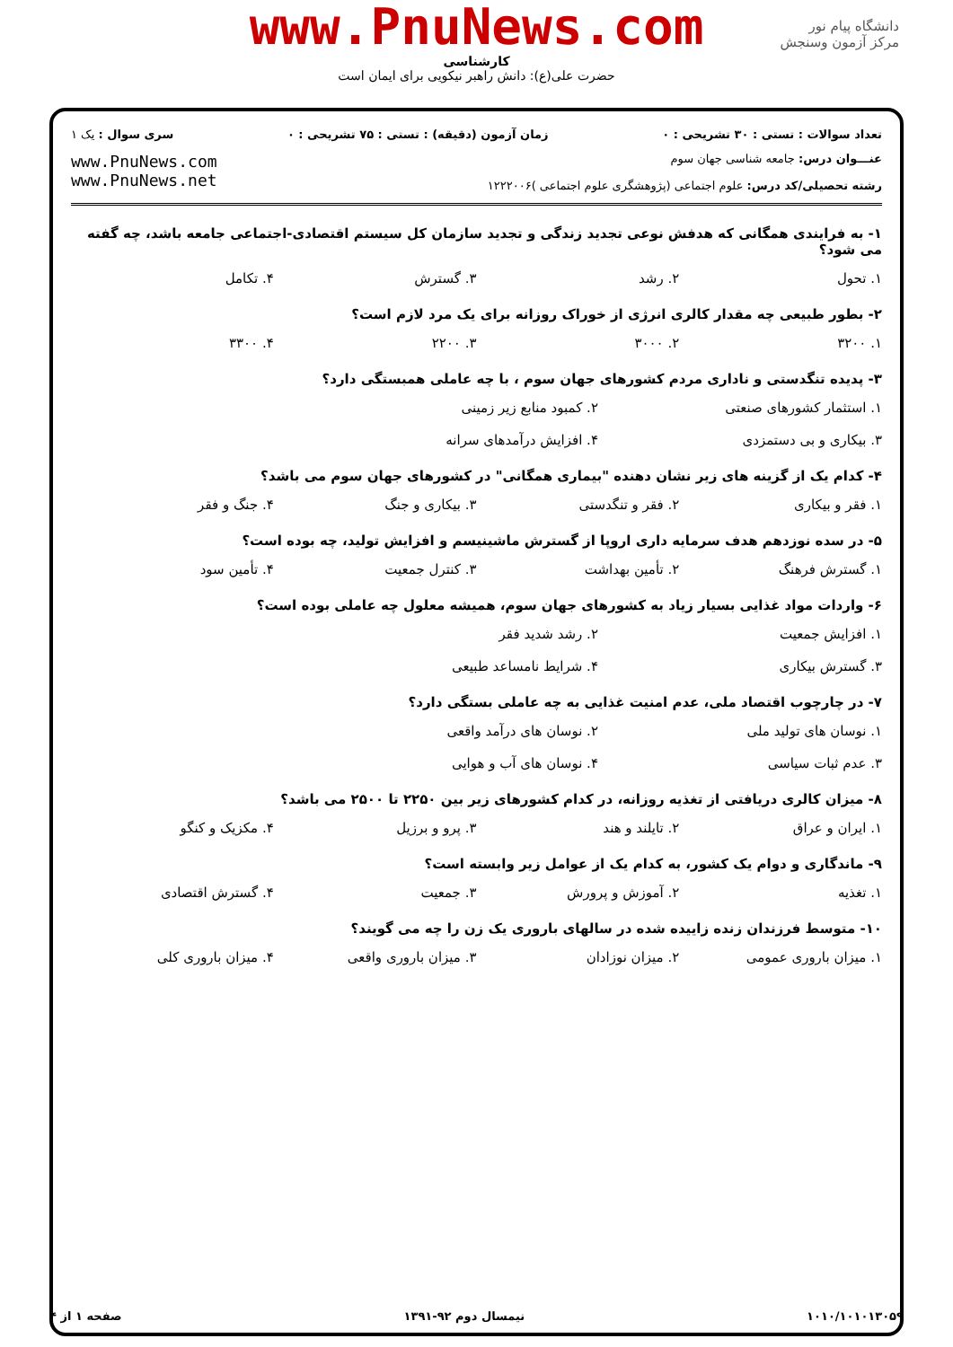www.PnuNews.com
کارشناسی
حضرت علی(ع): دانش راهبر نیکویی برای ایمان است
دانشگاه پیام نور
مرکز آزمون وسنجش
تعداد سوالات : تستی : ۳۰ تشریحی : ۰ زمان آزمون (دقیقه) : تستی : ۷۵ تشریحی : ۰ سری سوال : یک ۱
عنـــوان درس: جامعه شناسی جهان سوم
رشته تحصیلی/کد درس: علوم اجتماعی (پژوهشگری علوم اجتماعی )۱۲۲۲۰۰۶
www.PnuNews.com
www.PnuNews.net
۱- به فرایندی همگانی که هدفش نوعی تجدید زندگی و تجدید سازمان کل سیستم اقتصادی-اجتماعی جامعه باشد، چه گفته می شود؟
۱. تحول ۲. رشد ۳. گسترش ۴. تکامل
۲- بطور طبیعی چه مقدار کالری انرژی از خوراک روزانه برای یک مرد لازم است؟
۱. ۳۲۰۰ ۲. ۳۰۰۰ ۳. ۲۲۰۰ ۴. ۳۳۰۰
۳- پدیده تنگدستی و ناداری مردم کشورهای جهان سوم ، با چه عاملی همبستگی دارد؟
۱. استثمار کشورهای صنعتی ۲. کمبود منابع زیر زمینی ۳. بیکاری و بی دستمزدی ۴. افزایش درآمدهای سرانه
۴- کدام یک از گزینه های زیر نشان دهنده "بیماری همگانی" در کشورهای جهان سوم می باشد؟
۱. فقر و بیکاری ۲. فقر و تنگدستی ۳. بیکاری و جنگ ۴. جنگ و فقر
۵- در سده نوزدهم هدف سرمایه داری اروپا از گسترش ماشینیسم و افزایش تولید، چه بوده است؟
۱. گسترش فرهنگ ۲. تأمین بهداشت ۳. کنترل جمعیت ۴. تأمین سود
۶- واردات مواد غذایی بسیار زیاد به کشورهای جهان سوم، همیشه معلول چه عاملی بوده است؟
۱. افزایش جمعیت ۲. رشد شدید فقر ۳. گسترش بیکاری ۴. شرایط نامساعد طبیعی
۷- در چارچوب اقتصاد ملی، عدم امنیت غذایی به چه عاملی بستگی دارد؟
۱. نوسان های تولید ملی ۲. نوسان های درآمد واقعی ۳. عدم ثبات سیاسی ۴. نوسان های آب و هوایی
۸- میزان کالری دریافتی از تغذیه روزانه، در کدام کشورهای زیر بین ۲۲۵۰ تا ۲۵۰۰ می باشد؟
۱. ایران و عراق ۲. تایلند و هند ۳. پرو و برزیل ۴. مکزیک و کنگو
۹- ماندگاری و دوام یک کشور، به کدام یک از عوامل زیر وابسته است؟
۱. تغذیه ۲. آموزش و پرورش ۳. جمعیت ۴. گسترش اقتصادی
۱۰- متوسط فرزندان زنده زاییده شده در سالهای باروری یک زن را چه می گویند؟
۱. میزان باروری عمومی ۲. میزان نوزادان ۳. میزان باروری واقعی ۴. میزان باروری کلی
۱۰۱۰/۱۰۱۰۱۳۰۵۹ نیمسال دوم ۹۲-۱۳۹۱ صفحه ۱ از ۴